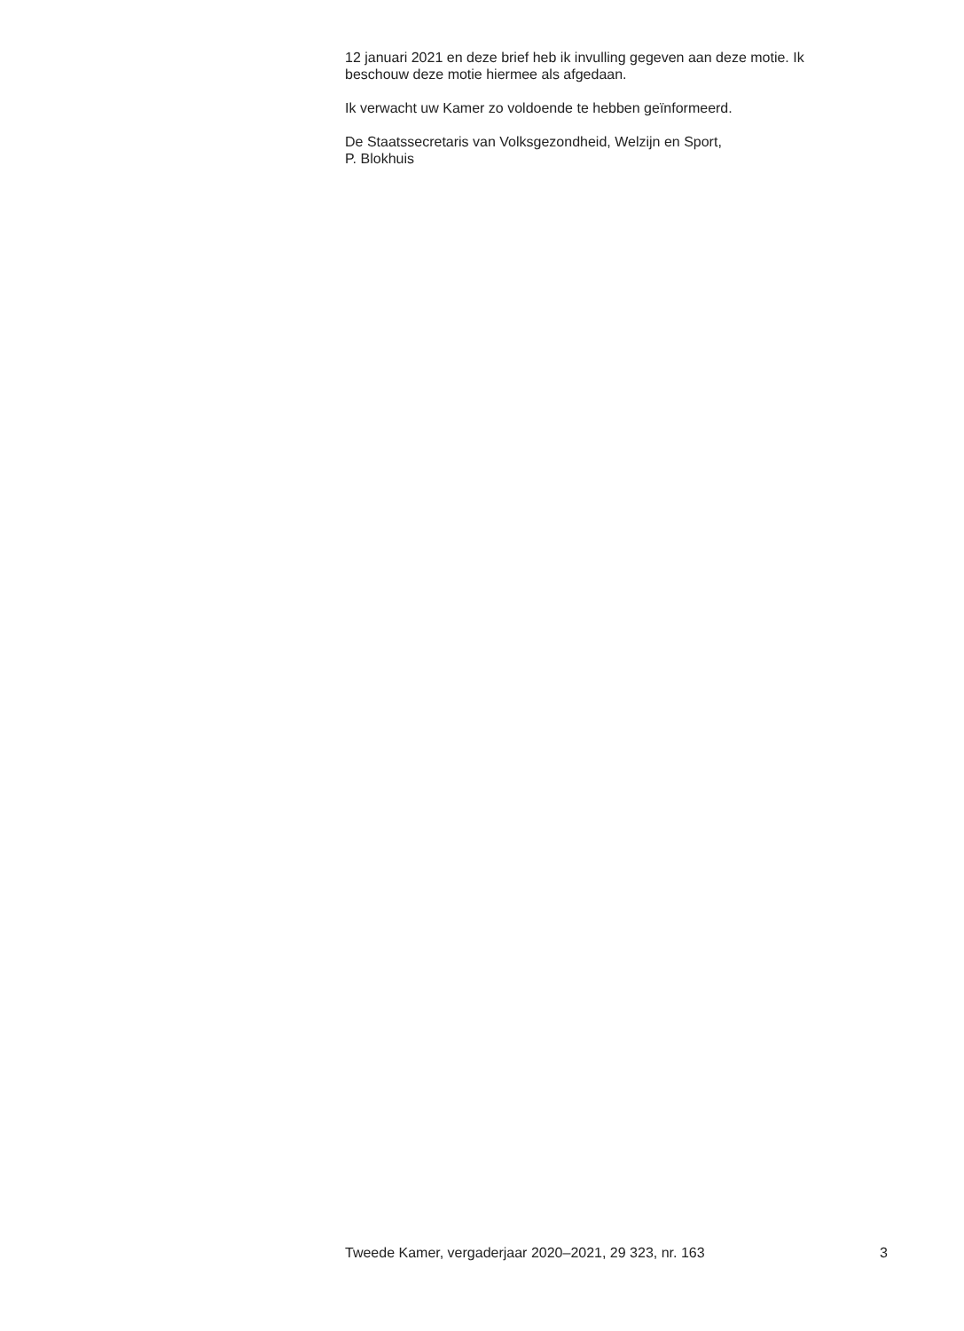12 januari 2021 en deze brief heb ik invulling gegeven aan deze motie. Ik
beschouw deze motie hiermee als afgedaan.
Ik verwacht uw Kamer zo voldoende te hebben geïnformeerd.
De Staatssecretaris van Volksgezondheid, Welzijn en Sport,
P. Blokhuis
Tweede Kamer, vergaderjaar 2020–2021, 29 323, nr. 163 3